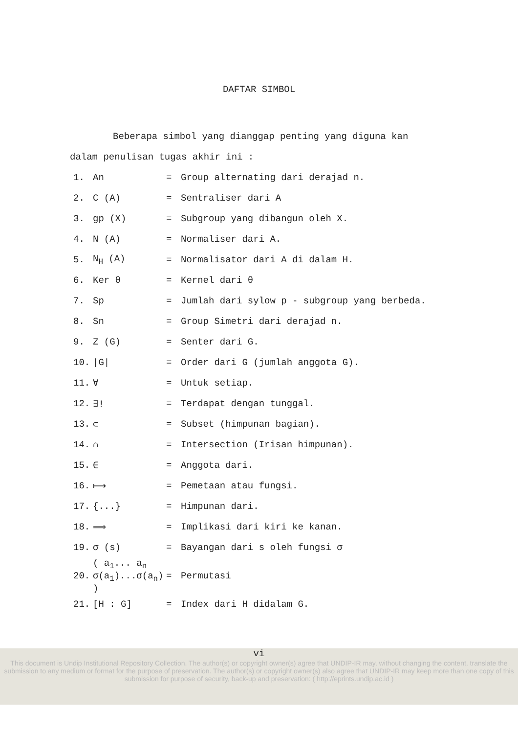DAFTAR SIMBOL
Beberapa simbol yang dianggap penting yang diguna kan dalam penulisan tugas akhir ini :
| 1. | An | = | Group alternating dari derajad n. |
| 2. | C (A) | = | Sentraliser dari A |
| 3. | gp (X) | = | Subgroup yang dibangun oleh X. |
| 4. | N (A) | = | Normaliser dari A. |
| 5. | N<sub>H</sub> (A) | = | Normalisator dari A di dalam H. |
| 6. | Ker θ | = | Kernel dari θ |
| 7. | Sp | = | Jumlah dari sylow p - subgroup yang berbeda. |
| 8. | Sn | = | Group Simetri dari derajad n. |
| 9. | Z (G) | = | Senter dari G. |
| 10. | /G/ | = | Order dari G (jumlah anggota G). |
| 11. | ∀ | = | Untuk setiap. |
| 12. | ∃! | = | Terdapat dengan tunggal. |
| 13. | ⊂ | = | Subset (himpunan bagian). |
| 14. | ∩ | = | Intersection (Irisan himpunan). |
| 15. | ∈ | = | Anggota dari. |
| 16. | ⟼ | = | Pemetaan atau fungsi. |
| 17. | {...} | = | Himpunan dari. |
| 18. | ⟹ | = | Implikasi dari kiri ke kanan. |
| 19. | σ (s) | = | Bayangan dari s oleh fungsi σ |
| 20. | ( a<sub>1</sub>... a<sub>n</sub> σ(a<sub>1</sub>)...σ(a<sub>n</sub>) ) | = | Permutasi |
| 21. | [H : G] | = | Index dari H didalam G. |
vi
This document is Undip Institutional Repository Collection. The author(s) or copyright owner(s) agree that UNDIP-IR may, without changing the content, translate the submission to any medium or format for the purpose of preservation. The author(s) or copyright owner(s) also agree that UNDIP-IR may keep more than one copy of this submission for purpose of security, back-up and preservation: ( http://eprints.undip.ac.id )